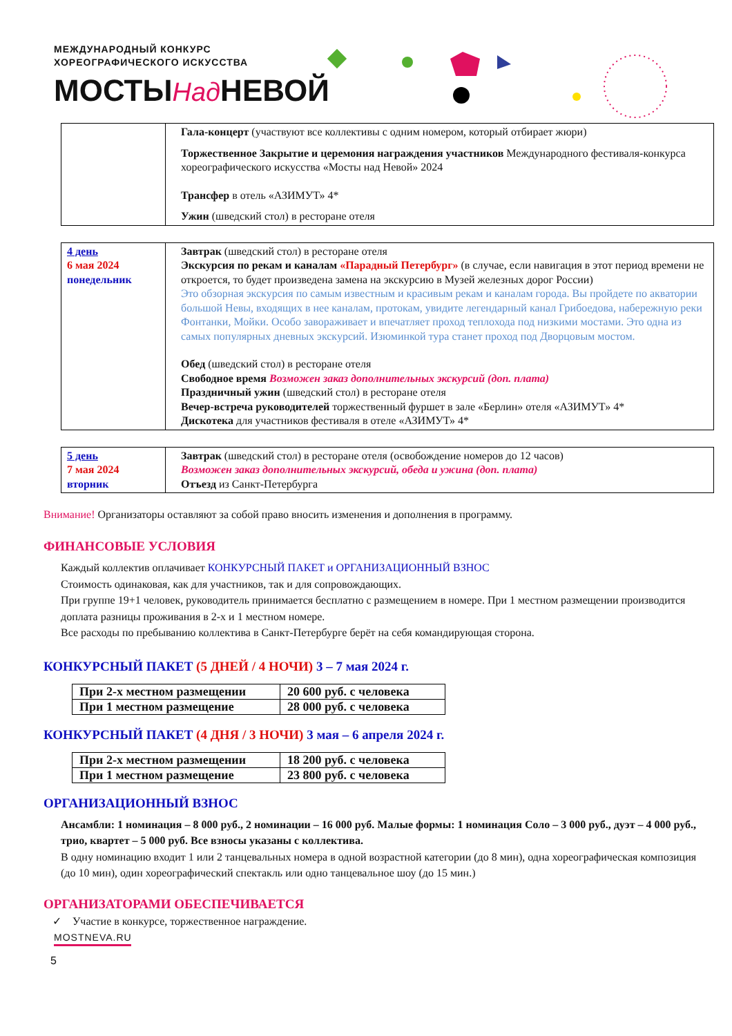МЕЖДУНАРОДНЫЙ КОНКУРС
ХОРЕОГРАФИЧЕСКОГО ИСКУССТВА
МОСТЫНад НЕВОЙ
| | Гала-концерт (участвуют все коллективы с одним номером, который отбирает жюри) Торжественное Закрытие и церемония награждения участников Международного фестиваля-конкурса хореографического искусства «Мосты над Невой» 2024 Трансфер в отель «АЗИМУТ» 4* Ужин (шведский стол) в ресторане отеля |
| 4 день 6 мая 2024 понедельник | Завтрак (шведский стол) в ресторане отеля Экскурсия по рекам и каналам «Парадный Петербург» (в случае, если навигация в этот период времени не откроется, то будет произведена замена на экскурсию в Музей железных дорог России) Это обзорная экскурсия по самым известным и красивым рекам и каналам города. Вы пройдете по акватории большой Невы, входящих в нее каналам, протокам, увидите легендарный канал Грибоедова, набережную реки Фонтанки, Мойки. Особо завораживает и впечатляет проход теплохода под низкими мостами. Это одна из самых популярных дневных экскурсий. Изюминкой тура станет проход под Дворцовым мостом. Обед (шведский стол) в ресторане отеля Свободное время Возможен заказ дополнительных экскурсий (доп. плата) Праздничный ужин (шведский стол) в ресторане отеля Вечер-встреча руководителей торжественный фуршет в зале «Берлин» отеля «АЗИМУТ» 4* Дискотека для участников фестиваля в отеле «АЗИМУТ» 4* |
| 5 день 7 мая 2024 вторник | Завтрак (шведский стол) в ресторане отеля (освобождение номеров до 12 часов) Возможен заказ дополнительных экскурсий, обеда и ужина (доп. плата) Отъезд из Санкт-Петербурга |
Внимание! Организаторы оставляют за собой право вносить изменения и дополнения в программу.
ФИНАНСОВЫЕ УСЛОВИЯ
Каждый коллектив оплачивает КОНКУРСНЫЙ ПАКЕТ и ОРГАНИЗАЦИОННЫЙ ВЗНОС
Стоимость одинаковая, как для участников, так и для сопровождающих.
При группе 19+1 человек, руководитель принимается бесплатно с размещением в номере. При 1 местном размещении производится доплата разницы проживания в 2-х и 1 местном номере.
Все расходы по пребыванию коллектива в Санкт-Петербурге берёт на себя командирующая сторона.
КОНКУРСНЫЙ ПАКЕТ (5 ДНЕЙ / 4 НОЧИ) 3 – 7 мая 2024 г.
| При 2-х местном размещении | 20 600 руб. с человека |
| При 1 местном размещение | 28 000 руб. с человека |
КОНКУРСНЫЙ ПАКЕТ (4 ДНЯ / 3 НОЧИ) 3 мая – 6 апреля 2024 г.
| При 2-х местном размещении | 18 200 руб. с человека |
| При 1 местном размещение | 23 800 руб. с человека |
ОРГАНИЗАЦИОННЫЙ ВЗНОС
Ансамбли: 1 номинация – 8 000 руб., 2 номинации – 16 000 руб. Малые формы: 1 номинация Соло – 3 000 руб., дуэт – 4 000 руб., трио, квартет – 5 000 руб. Все взносы указаны с коллектива.
В одну номинацию входит 1 или 2 танцевальных номера в одной возрастной категории (до 8 мин), одна хореографическая композиция (до 10 мин), один хореографический спектакль или одно танцевальное шоу (до 15 мин.)
ОРГАНИЗАТОРАМИ ОБЕСПЕЧИВАЕТСЯ
✓ Участие в конкурсе, торжественное награждение.
MOSTNEVA.RU
5